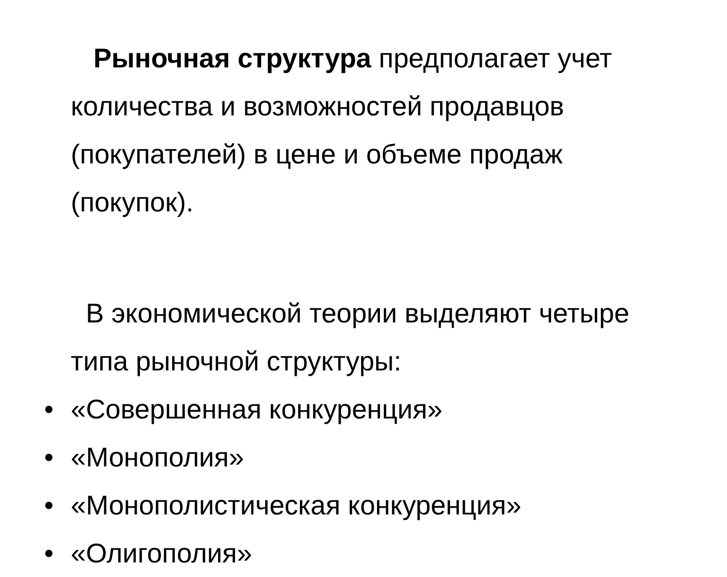Рыночная структура предполагает учет количества и возможностей продавцов (покупателей) в цене и объеме продаж (покупок).
В экономической теории выделяют четыре типа рыночной структуры:
• «Совершенная конкуренция»
• «Монополия»
• «Монополистическая конкуренция»
• «Олигополия»